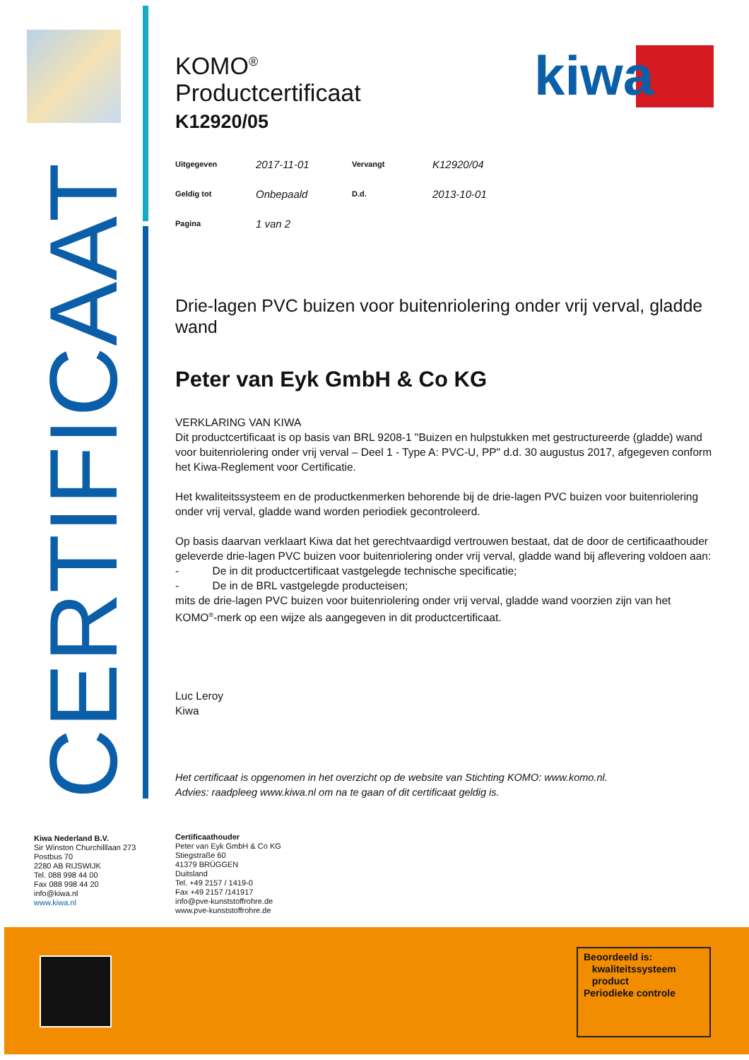CERTIFICAAT
kiwa
KOMO<sup>®</sup>
Productcertificaat
K12920/05
| Uitgegeven | 2017-11-01 | Vervangt | K12920/04 |
| Geldig tot | Onbepaald | D.d. | 2013-10-01 |
| Pagina | 1 van 2 | | |
Drie-lagen PVC buizen voor buitenriolering onder vrij verval, gladde wand
Peter van Eyk GmbH & Co KG
VERKLARING VAN KIWA
Dit productcertificaat is op basis van BRL 9208-1 "Buizen en hulpstukken met gestructureerde (gladde) wand voor buitenriolering onder vrij verval – Deel 1 - Type A: PVC-U, PP" d.d. 30 augustus 2017, afgegeven conform het Kiwa-Reglement voor Certificatie.
Het kwaliteitssysteem en de productkenmerken behorende bij de drie-lagen PVC buizen voor buitenriolering onder vrij verval, gladde wand worden periodiek gecontroleerd.
Op basis daarvan verklaart Kiwa dat het gerechtvaardigd vertrouwen bestaat, dat de door de certificaathouder geleverde drie-lagen PVC buizen voor buitenriolering onder vrij verval, gladde wand bij aflevering voldoen aan:
- De in dit productcertificaat vastgelegde technische specificatie;
- De in de BRL vastgelegde producteisen;
mits de drie-lagen PVC buizen voor buitenriolering onder vrij verval, gladde wand voorzien zijn van het KOMO<sup>®</sup>-merk op een wijze als aangegeven in dit productcertificaat.
Luc Leroy
Kiwa
Het certificaat is opgenomen in het overzicht op de website van Stichting KOMO: www.komo.nl.
Advies: raadpleeg www.kiwa.nl om na te gaan of dit certificaat geldig is.
Kiwa Nederland B.V.
Sir Winston Churchilllaan 273
Postbus 70
2280 AB RIJSWIJK
Tel. 088 998 44 00
Fax 088 998 44 20
info@kiwa.nl
www.kiwa.nl
Certificaathouder
Peter van Eyk GmbH & Co KG
Stiegstraße 60
41379 BRÜGGEN
Duitsland
Tel. +49 2157 / 1419-0
Fax +49 2157 /141917
info@pve-kunststoffrohre.de
www.pve-kunststoffrohre.de
Beoordeeld is:
kwaliteitssysteem
product
Periodieke controle